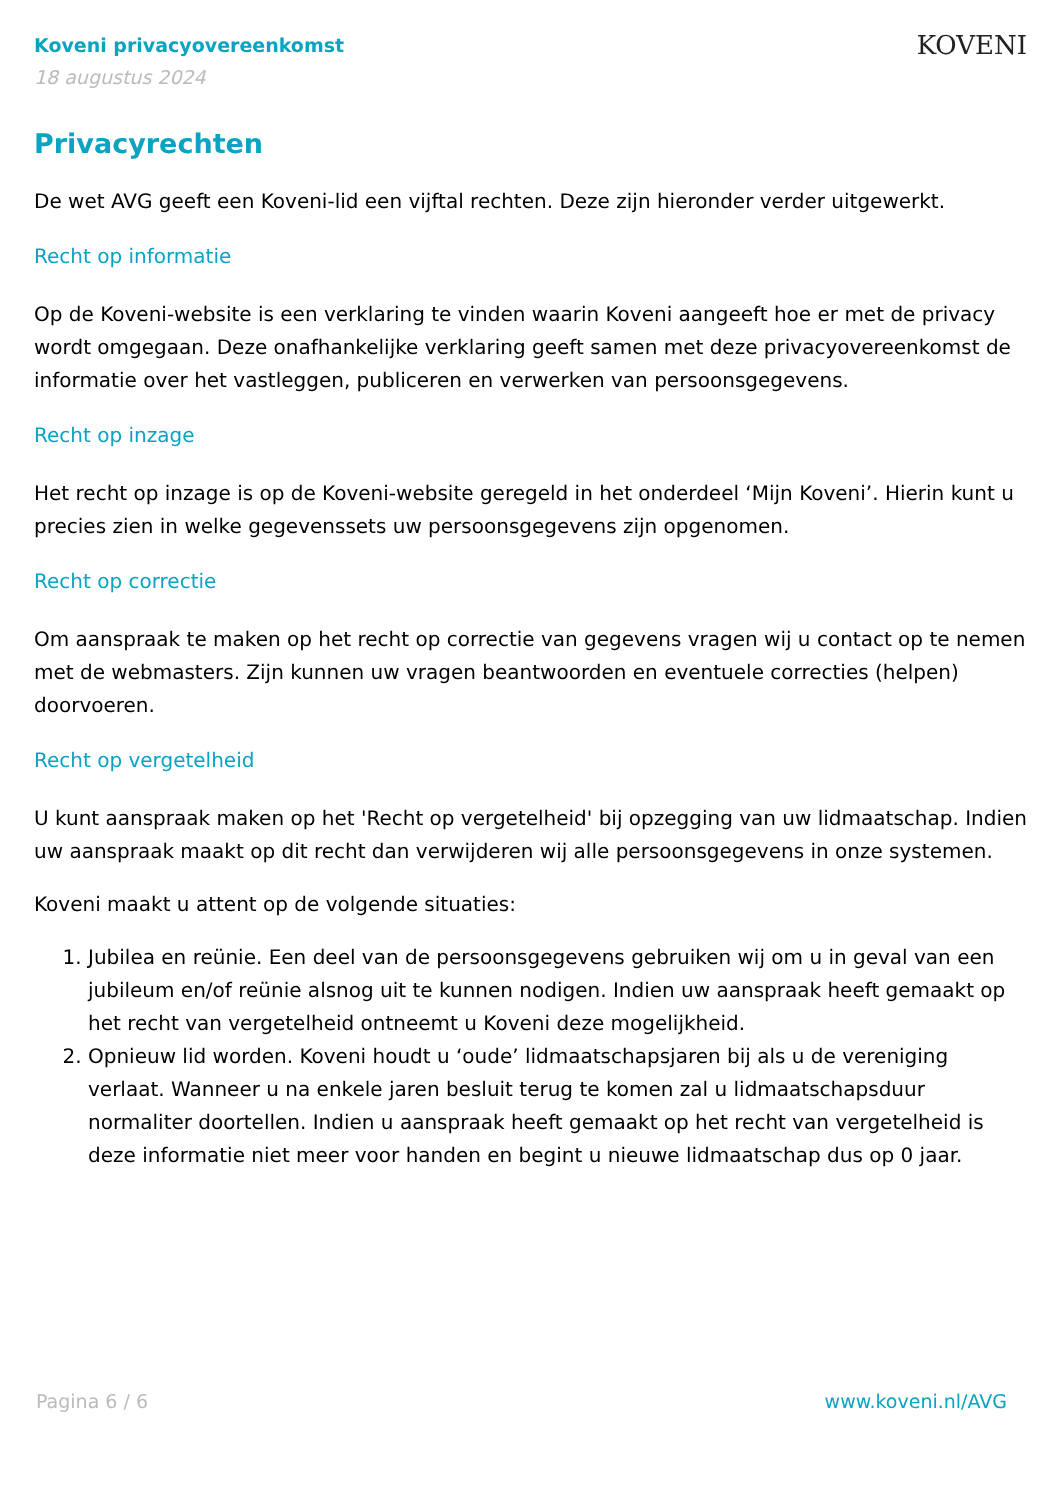Koveni privacyovereenkomst
18 augustus 2024
KOVENI
Privacyrechten
De wet AVG geeft een Koveni-lid een vijftal rechten. Deze zijn hieronder verder uitgewerkt.
Recht op informatie
Op de Koveni-website is een verklaring te vinden waarin Koveni aangeeft hoe er met de privacy wordt omgegaan. Deze onafhankelijke verklaring geeft samen met deze privacyovereenkomst de informatie over het vastleggen, publiceren en verwerken van persoonsgegevens.
Recht op inzage
Het recht op inzage is op de Koveni-website geregeld in het onderdeel ‘Mijn Koveni’. Hierin kunt u precies zien in welke gegevenssets uw persoonsgegevens zijn opgenomen.
Recht op correctie
Om aanspraak te maken op het recht op correctie van gegevens vragen wij u contact op te nemen met de webmasters. Zijn kunnen uw vragen beantwoorden en eventuele correcties (helpen) doorvoeren.
Recht op vergetelheid
U kunt aanspraak maken op het 'Recht op vergetelheid' bij opzegging van uw lidmaatschap. Indien uw aanspraak maakt op dit recht dan verwijderen wij alle persoonsgegevens in onze systemen.
Koveni maakt u attent op de volgende situaties:
1. Jubilea en reünie. Een deel van de persoonsgegevens gebruiken wij om u in geval van een jubileum en/of reünie alsnog uit te kunnen nodigen. Indien uw aanspraak heeft gemaakt op het recht van vergetelheid ontneemt u Koveni deze mogelijkheid.
2. Opnieuw lid worden. Koveni houdt u ‘oude’ lidmaatschapsjaren bij als u de vereniging verlaat. Wanneer u na enkele jaren besluit terug te komen zal u lidmaatschapsduur normaliter doortellen. Indien u aanspraak heeft gemaakt op het recht van vergetelheid is deze informatie niet meer voor handen en begint u nieuwe lidmaatschap dus op 0 jaar.
Pagina 6 / 6 www.koveni.nl/AVG